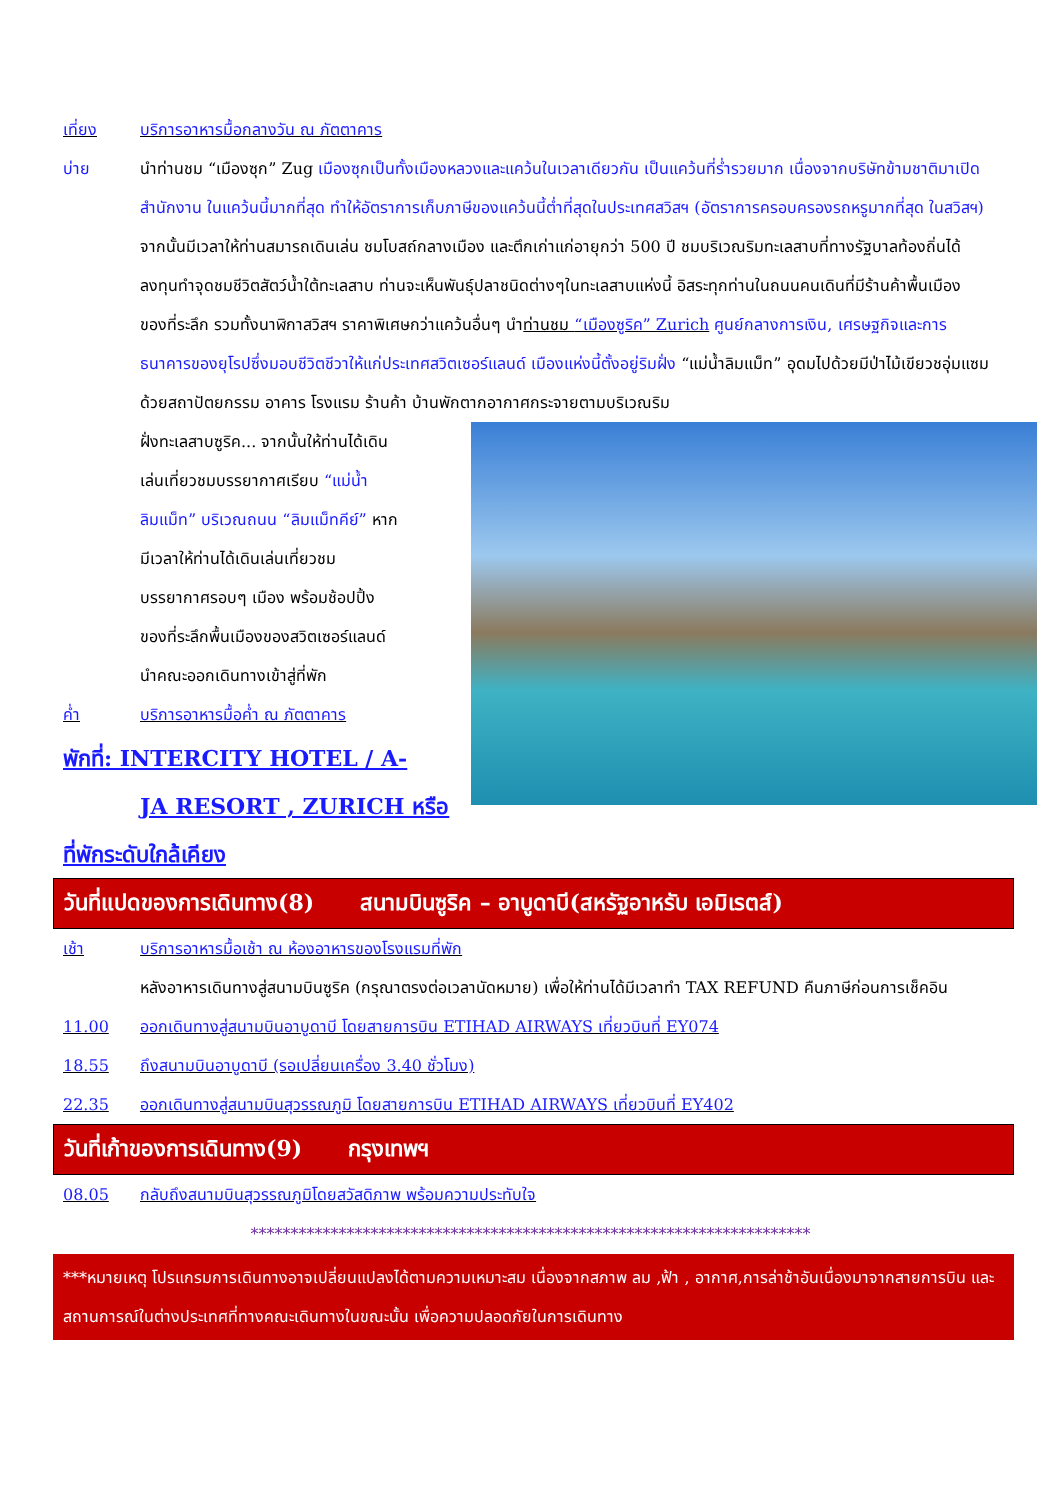เที่ยง บริการอาหารมื้อกลางวัน ณ ภัตตาคาร
บ่าย นำท่านชม “เมืองซุก” Zug เมืองซุกเป็นทั้งเมืองหลวงและแคว้นในเวลาเดียวกัน เป็นแคว้นที่ร่ำรวยมาก เนื่องจากบริษัทข้ามชาติมาเปิดสำนักงาน ในแคว้นนี้มากที่สุด ทำให้อัตราการเก็บภาษีของแคว้นนี้ต่ำที่สุดในประเทศสวิสฯ (อัตราการครอบครองรถหรูมากที่สุด ในสวิสฯ) จากนั้นมีเวลาให้ท่านสมารถเดินเล่น ชมโบสถ์กลางเมือง และตึกเก่าแก่อายุกว่า 500 ปี ชมบริเวณริมทะเลสาบที่ทางรัฐบาลท้องถิ่นได้ลงทุนทำจุดชมชีวิตสัตว์น้ำใต้ทะเลสาบ ท่านจะเห็นพันธุ์ปลาชนิดต่างๆในทะเลสาบแห่งนี้ อิสระทุกท่านในถนนคนเดินที่มีร้านค้าพื้นเมือง ของที่ระลึก รวมทั้งนาฬิกาสวิสฯ ราคาพิเศษกว่าแคว้นอื่นๆ นำท่านชม “เมืองซูริค” Zurich ศูนย์กลางการเงิน, เศรษฐกิจและการธนาคารของยุโรปซึ่งมอบชีวิตชีวาให้แก่ประเทศสวิตเซอร์แลนด์ เมืองแห่งนี้ตั้งอยู่ริมฝั่ง “แม่น้ำลิมแม็ท” อุดมไปด้วยมีป่าไม้เขียวชอุ่มแซมด้วยสถาปัตยกรรม อาคาร โรงแรม ร้านค้า บ้านพักตากอากาศกระจายตามบริเวณริม
ฝั่งทะเลสาบซูริค... จากนั้นให้ท่านได้เดินเล่นเที่ยวชมบรรยากาศเรียบ “แม่น้ำลิมแม็ท” บริเวณถนน “ลิมแม็ทคีย์” หากมีเวลาให้ท่านได้เดินเล่นเที่ยวชมบรรยากาศรอบๆ เมือง พร้อมช้อปปิ้งของที่ระลึกพื้นเมืองของสวิตเซอร์แลนด์ นำคณะออกเดินทางเข้าสู่ที่พัก
ค่ำ บริการอาหารมื้อค่ำ ณ ภัตตาคาร
พักที่: INTERCITY HOTEL / A-
JA RESORT , ZURICH หรือที่พักระดับใกล้เคียง
วันที่แปดของการเดินทาง(8) สนามบินซูริค – อาบูดาบี(สหรัฐอาหรับ เอมิเรตส์)
เช้า บริการอาหารมื้อเช้า ณ ห้องอาหารของโรงแรมที่พัก
หลังอาหารเดินทางสู่สนามบินซูริค (กรุณาตรงต่อเวลานัดหมาย) เพื่อให้ท่านได้มีเวลาทำ TAX REFUND คืนภาษีก่อนการเช็คอิน
11.00 ออกเดินทางสู่สนามบินอาบูดาบี โดยสายการบิน ETIHAD AIRWAYS เที่ยวบินที่ EY074
18.55 ถึงสนามบินอาบูดาบี (รอเปลี่ยนเครื่อง 3.40 ชั่วโมง)
22.35 ออกเดินทางสู่สนามบินสุวรรณภูมิ โดยสายการบิน ETIHAD AIRWAYS เที่ยวบินที่ EY402
วันที่เก้าของการเดินทาง(9) กรุงเทพฯ
08.05 กลับถึงสนามบินสุวรรณภูมิโดยสวัสดิภาพ พร้อมความประทับใจ
**********************************************************************
***หมายเหตุ โปรแกรมการเดินทางอาจเปลี่ยนแปลงได้ตามความเหมาะสม เนื่องจากสภาพ ลม ,ฟ้า , อากาศ,การล่าช้าอันเนื่องมาจากสายการบิน และสถานการณ์ในต่างประเทศที่ทางคณะเดินทางในขณะนั้น เพื่อความปลอดภัยในการเดินทาง